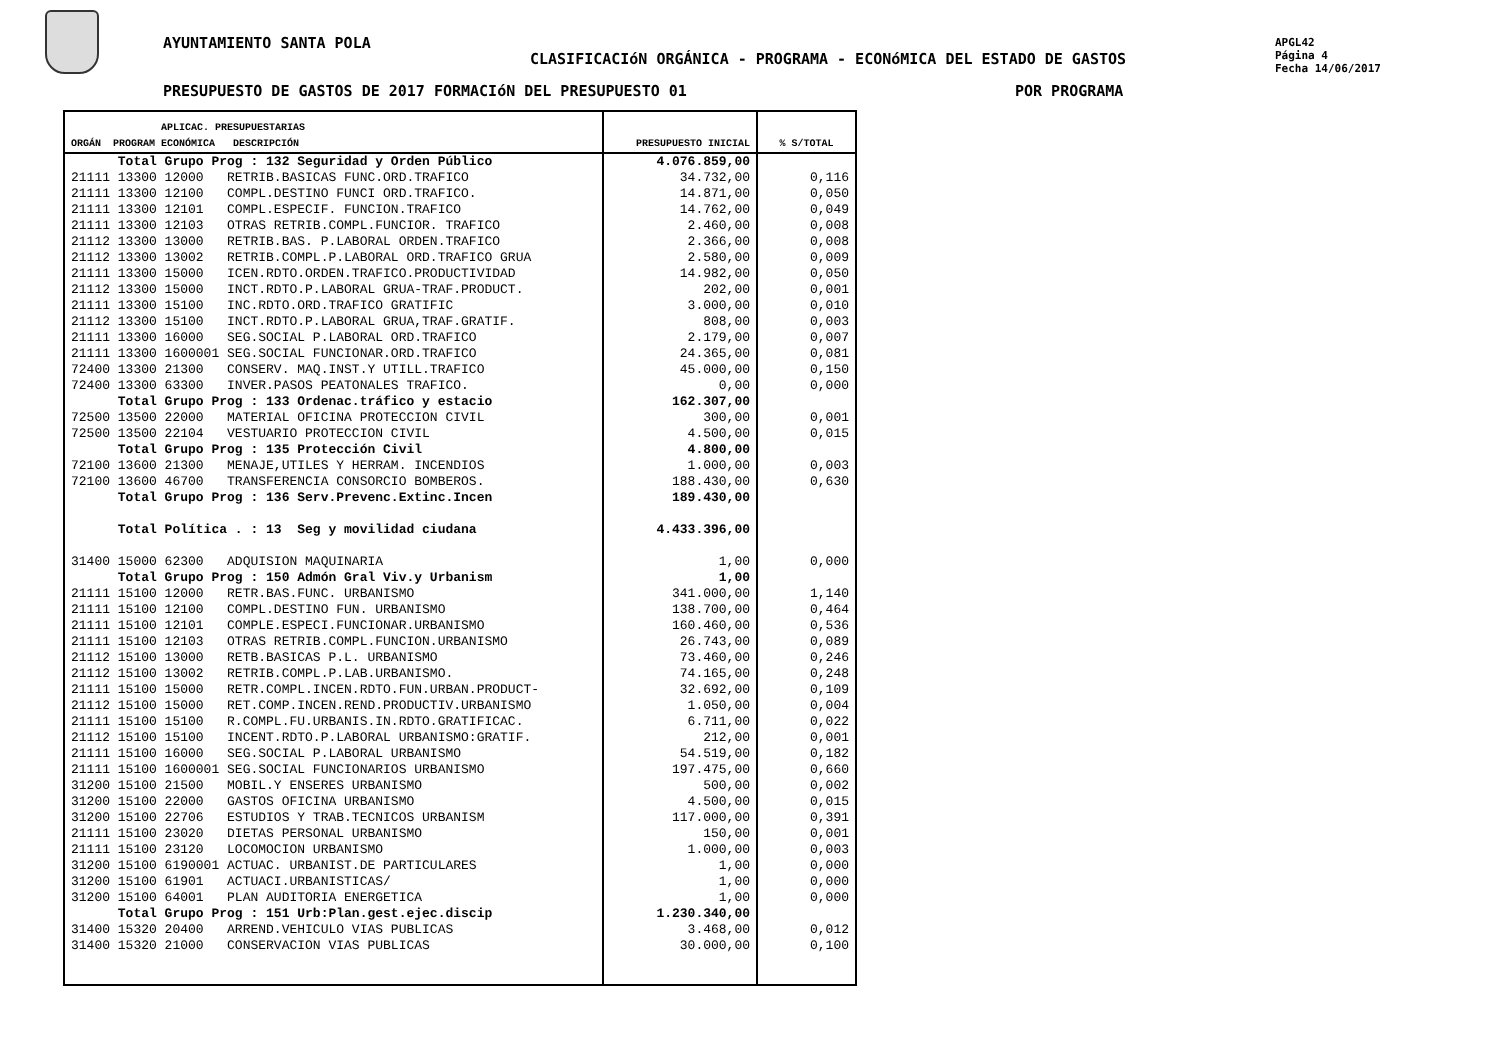AYUNTAMIENTO SANTA POLA
CLASIFICACIóN ORGÁNICA - PROGRAMA - ECONóMICA DEL ESTADO DE GASTOS
APGL42
Página 4
Fecha 14/06/2017
PRESUPUESTO DE GASTOS DE 2017 FORMACIóN DEL PRESUPUESTO 01
POR PROGRAMA
| APLICAC. PRESUPUESTARIAS ORGÁN PROGRAM ECONÓMICA DESCRIPCIÓN | PRESUPUESTO INICIAL | % S/TOTAL |
| --- | --- | --- |
| Total Grupo Prog : 132 Seguridad y Orden Público | 4.076.859,00 | |
| 21111 13300 12000 RETRIB.BASICAS FUNC.ORD.TRAFICO | 34.732,00 | 0,116 |
| 21111 13300 12100 COMPL.DESTINO FUNCI ORD.TRAFICO. | 14.871,00 | 0,050 |
| 21111 13300 12101 COMPL.ESPECIF. FUNCION.TRAFICO | 14.762,00 | 0,049 |
| 21111 13300 12103 OTRAS RETRIB.COMPL.FUNCIOR. TRAFICO | 2.460,00 | 0,008 |
| 21112 13300 13000 RETRIB.BAS. P.LABORAL ORDEN.TRAFICO | 2.366,00 | 0,008 |
| 21112 13300 13002 RETRIB.COMPL.P.LABORAL ORD.TRAFICO GRUA | 2.580,00 | 0,009 |
| 21111 13300 15000 ICEN.RDTO.ORDEN.TRAFICO.PRODUCTIVIDAD | 14.982,00 | 0,050 |
| 21112 13300 15000 INCT.RDTO.P.LABORAL GRUA-TRAF.PRODUCT. | 202,00 | 0,001 |
| 21111 13300 15100 INC.RDTO.ORD.TRAFICO GRATIFIC | 3.000,00 | 0,010 |
| 21112 13300 15100 INCT.RDTO.P.LABORAL GRUA,TRAF.GRATIF. | 808,00 | 0,003 |
| 21111 13300 16000 SEG.SOCIAL P.LABORAL ORD.TRAFICO | 2.179,00 | 0,007 |
| 21111 13300 1600001 SEG.SOCIAL FUNCIONAR.ORD.TRAFICO | 24.365,00 | 0,081 |
| 72400 13300 21300 CONSERV. MAQ.INST.Y UTILL.TRAFICO | 45.000,00 | 0,150 |
| 72400 13300 63300 INVER.PASOS PEATONALES TRAFICO. | 0,00 | 0,000 |
| Total Grupo Prog : 133 Ordenac.tráfico y estacio | 162.307,00 | |
| 72500 13500 22000 MATERIAL OFICINA PROTECCION CIVIL | 300,00 | 0,001 |
| 72500 13500 22104 VESTUARIO PROTECCION CIVIL | 4.500,00 | 0,015 |
| Total Grupo Prog : 135 Protección Civil | 4.800,00 | |
| 72100 13600 21300 MENAJE,UTILES Y HERRAM. INCENDIOS | 1.000,00 | 0,003 |
| 72100 13600 46700 TRANSFERENCIA CONSORCIO BOMBEROS. | 188.430,00 | 0,630 |
| Total Grupo Prog : 136 Serv.Prevenc.Extinc.Incen | 189.430,00 | |
| Total Política . : 13 Seg y movilidad ciudana | 4.433.396,00 | |
| 31400 15000 62300 ADQUISION MAQUINARIA | 1,00 | 0,000 |
| Total Grupo Prog : 150 Admón Gral Viv.y Urbanism | 1,00 | |
| 21111 15100 12000 RETR.BAS.FUNC. URBANISMO | 341.000,00 | 1,140 |
| 21111 15100 12100 COMPL.DESTINO FUN. URBANISMO | 138.700,00 | 0,464 |
| 21111 15100 12101 COMPLE.ESPECI.FUNCIONAR.URBANISMO | 160.460,00 | 0,536 |
| 21111 15100 12103 OTRAS RETRIB.COMPL.FUNCION.URBANISMO | 26.743,00 | 0,089 |
| 21112 15100 13000 RETB.BASICAS P.L. URBANISMO | 73.460,00 | 0,246 |
| 21112 15100 13002 RETRIB.COMPL.P.LAB.URBANISMO. | 74.165,00 | 0,248 |
| 21111 15100 15000 RETR.COMPL.INCEN.RDTO.FUN.URBAN.PRODUCT- | 32.692,00 | 0,109 |
| 21112 15100 15000 RET.COMP.INCEN.REND.PRODUCTIV.URBANISMO | 1.050,00 | 0,004 |
| 21111 15100 15100 R.COMPL.FU.URBANIS.IN.RDTO.GRATIFICAC. | 6.711,00 | 0,022 |
| 21112 15100 15100 INCENT.RDTO.P.LABORAL URBANISMO:GRATIF. | 212,00 | 0,001 |
| 21111 15100 16000 SEG.SOCIAL P.LABORAL URBANISMO | 54.519,00 | 0,182 |
| 21111 15100 1600001 SEG.SOCIAL FUNCIONARIOS URBANISMO | 197.475,00 | 0,660 |
| 31200 15100 21500 MOBIL.Y ENSERES URBANISMO | 500,00 | 0,002 |
| 31200 15100 22000 GASTOS OFICINA URBANISMO | 4.500,00 | 0,015 |
| 31200 15100 22706 ESTUDIOS Y TRAB.TECNICOS URBANISM | 117.000,00 | 0,391 |
| 21111 15100 23020 DIETAS PERSONAL URBANISMO | 150,00 | 0,001 |
| 21111 15100 23120 LOCOMOCION URBANISMO | 1.000,00 | 0,003 |
| 31200 15100 6190001 ACTUAC. URBANIST.DE PARTICULARES | 1,00 | 0,000 |
| 31200 15100 61901 ACTUACI.URBANISTICAS/ | 1,00 | 0,000 |
| 31200 15100 64001 PLAN AUDITORIA ENERGETICA | 1,00 | 0,000 |
| Total Grupo Prog : 151 Urb:Plan.gest.ejec.discip | 1.230.340,00 | |
| 31400 15320 20400 ARREND.VEHICULO VIAS PUBLICAS | 3.468,00 | 0,012 |
| 31400 15320 21000 CONSERVACION VIAS PUBLICAS | 30.000,00 | 0,100 |